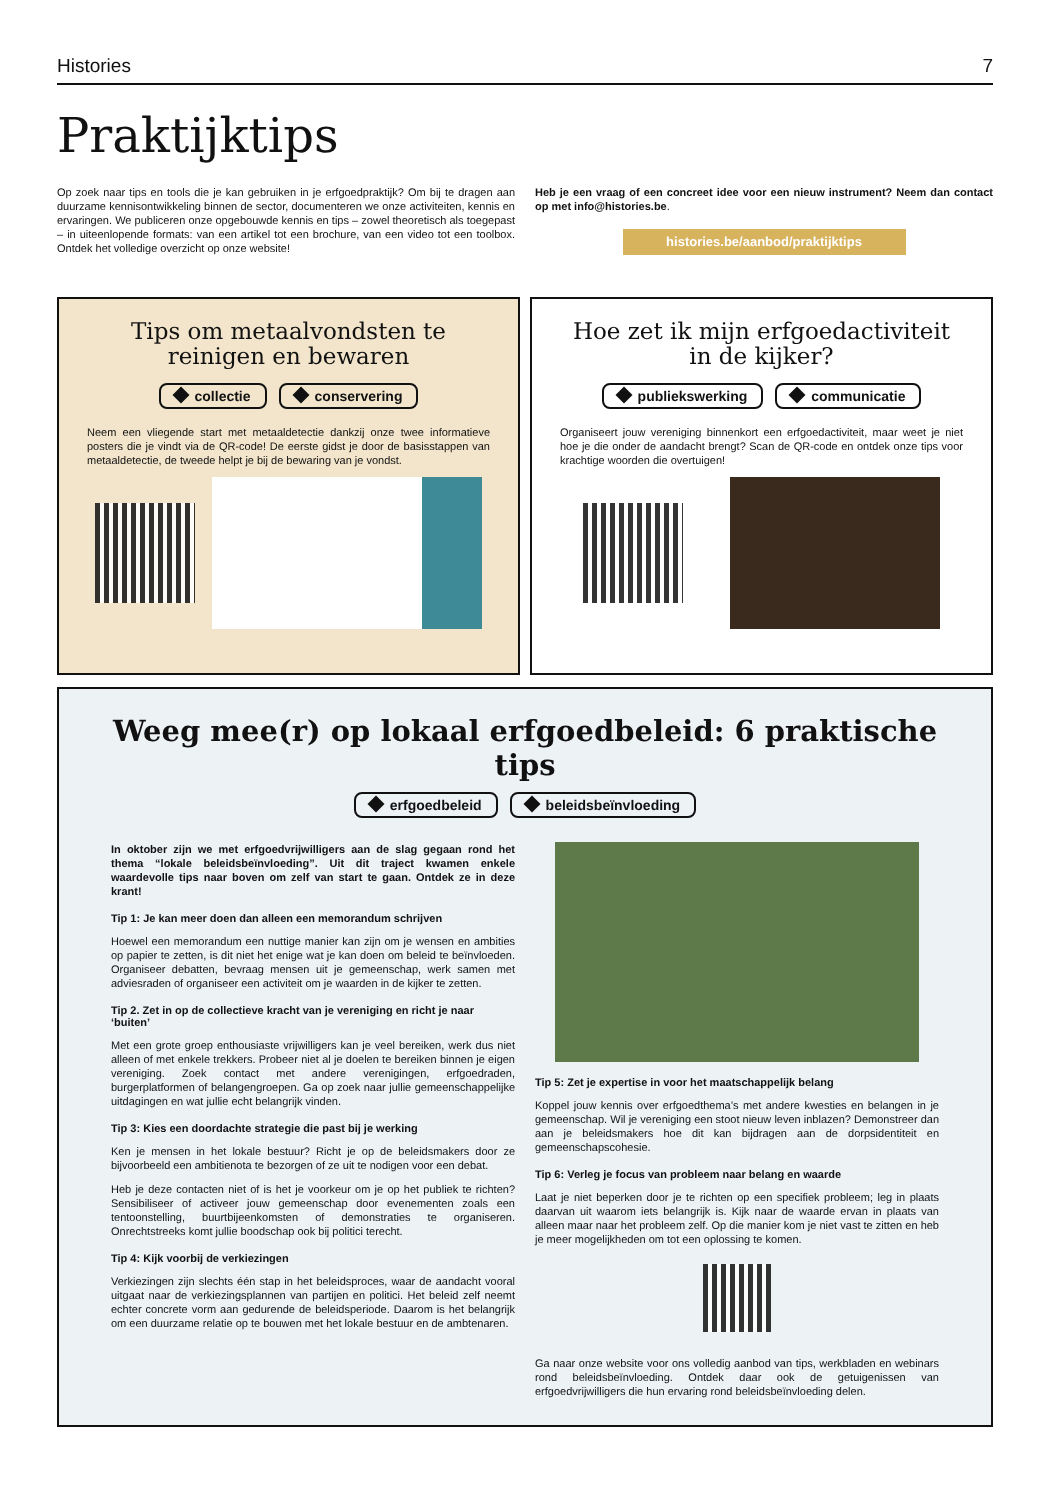Histories 7
Praktijktips
Op zoek naar tips en tools die je kan gebruiken in je erfgoedpraktijk? Om bij te dragen aan duurzame kennisontwikkeling binnen de sector, documenteren we onze activiteiten, kennis en ervaringen. We publiceren onze opgebouwde kennis en tips – zowel theoretisch als toegepast – in uiteenlopende formats: van een artikel tot een brochure, van een video tot een toolbox. Ontdek het volledige overzicht op onze website!
Heb je een vraag of een concreet idee voor een nieuw instrument? Neem dan contact op met info@histories.be.
histories.be/aanbod/praktijktips
Tips om metaalvondsten te reinigen en bewaren
collectie conservering
Neem een vliegende start met metaaldetectie dankzij onze twee informatieve posters die je vindt via de QR-code! De eerste gidst je door de basisstappen van metaaldetectie, de tweede helpt je bij de bewaring van je vondst.
Hoe zet ik mijn erfgoedactiviteit in de kijker?
publiekswerking communicatie
Organiseert jouw vereniging binnenkort een erfgoedactiviteit, maar weet je niet hoe je die onder de aandacht brengt? Scan de QR-code en ontdek onze tips voor krachtige woorden die overtuigen!
Weeg mee(r) op lokaal erfgoedbeleid: 6 praktische tips
erfgoedbeleid beleidsbeïnvloeding
In oktober zijn we met erfgoedvrijwilligers aan de slag gegaan rond het thema “lokale beleidsbeïnvloeding”. Uit dit traject kwamen enkele waardevolle tips naar boven om zelf van start te gaan. Ontdek ze in deze krant!
Tip 1: Je kan meer doen dan alleen een memorandum schrijven
Hoewel een memorandum een nuttige manier kan zijn om je wensen en ambities op papier te zetten, is dit niet het enige wat je kan doen om beleid te beïnvloeden. Organiseer debatten, bevraag mensen uit je gemeenschap, werk samen met adviesraden of organiseer een activiteit om je waarden in de kijker te zetten.
Tip 2. Zet in op de collectieve kracht van je vereniging en richt je naar ‘buiten’
Met een grote groep enthousiaste vrijwilligers kan je veel bereiken, werk dus niet alleen of met enkele trekkers. Probeer niet al je doelen te bereiken binnen je eigen vereniging. Zoek contact met andere verenigingen, erfgoedraden, burgerplatformen of belangengroepen. Ga op zoek naar jullie gemeenschappelijke uitdagingen en wat jullie echt belangrijk vinden.
Tip 3: Kies een doordachte strategie die past bij je werking
Ken je mensen in het lokale bestuur? Richt je op de beleidsmakers door ze bijvoorbeeld een ambitienota te bezorgen of ze uit te nodigen voor een debat.
Heb je deze contacten niet of is het je voorkeur om je op het publiek te richten? Sensibiliseer of activeer jouw gemeenschap door evenementen zoals een tentoonstelling, buurtbijeenkomsten of demonstraties te organiseren. Onrechtstreeks komt jullie boodschap ook bij politici terecht.
Tip 4: Kijk voorbij de verkiezingen
Verkiezingen zijn slechts één stap in het beleidsproces, waar de aandacht vooral uitgaat naar de verkiezingsplannen van partijen en politici. Het beleid zelf neemt echter concrete vorm aan gedurende de beleidsperiode. Daarom is het belangrijk om een duurzame relatie op te bouwen met het lokale bestuur en de ambtenaren.
Tip 5: Zet je expertise in voor het maatschappelijk belang
Koppel jouw kennis over erfgoedthema’s met andere kwesties en belangen in je gemeenschap. Wil je vereniging een stoot nieuw leven inblazen? Demonstreer dan aan je beleidsmakers hoe dit kan bijdragen aan de dorpsidentiteit en gemeenschapscohesie.
Tip 6: Verleg je focus van probleem naar belang en waarde
Laat je niet beperken door je te richten op een specifiek probleem; leg in plaats daarvan uit waarom iets belangrijk is. Kijk naar de waarde ervan in plaats van alleen maar naar het probleem zelf. Op die manier kom je niet vast te zitten en heb je meer mogelijkheden om tot een oplossing te komen.
Ga naar onze website voor ons volledig aanbod van tips, werkbladen en webinars rond beleidsbeïnvloeding. Ontdek daar ook de getuigenissen van erfgoedvrijwilligers die hun ervaring rond beleidsbeïnvloeding delen.